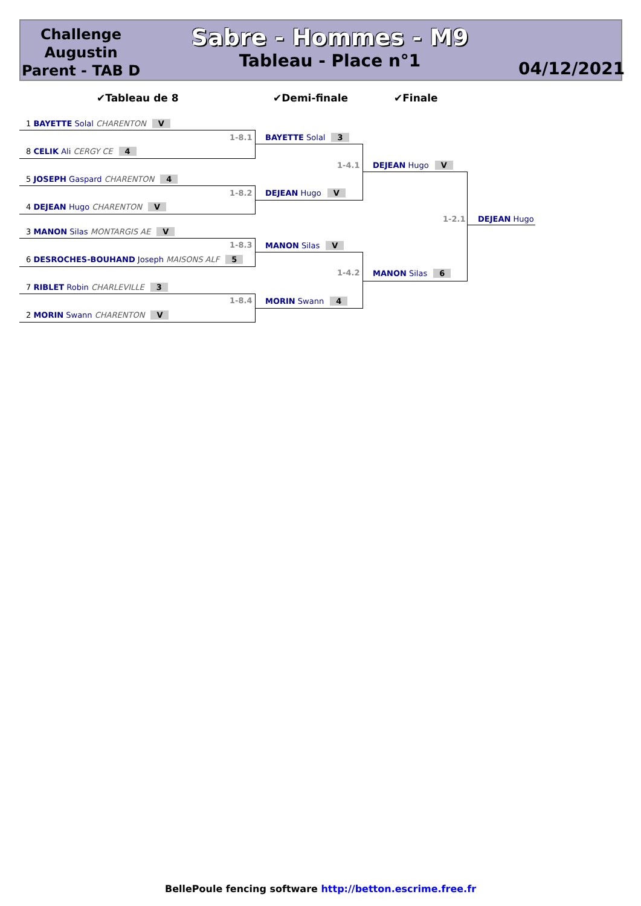Challenge Augustin Parent - TAB D
Sabre - Hommes - M9
Tableau - Place n°1
04/12/2021
✔Tableau de 8 ✔Demi-finale ✔Finale
1 BAYETTE Solal CHARENTON V
1-8.1
8 CELIK Ali CERGY CE 4
5 JOSEPH Gaspard CHARENTON 4
1-8.2
4 DEJEAN Hugo CHARENTON V
3 MANON Silas MONTARGIS AE V
1-8.3
6 DESROCHES-BOUHAND Joseph MAISONS ALF 5
7 RIBLET Robin CHARLEVILLE 3
1-8.4
2 MORIN Swann CHARENTON V
BAYETTE Solal 3
1-4.1
DEJEAN Hugo V
MANON Silas V
1-4.2
MORIN Swann 4
DEJEAN Hugo V
1-2.1
MANON Silas 6
DEJEAN Hugo
BellePoule fencing software http://betton.escrime.free.fr